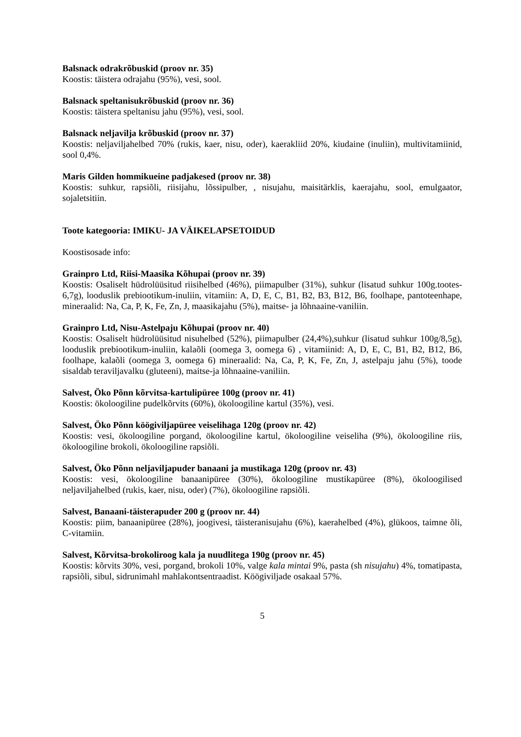Balsnack odrakrõbuskid (proov nr. 35)
Koostis: täistera odrajahu (95%), vesi, sool.
Balsnack speltanisukrõbuskid (proov nr. 36)
Koostis: täistera speltanisu jahu (95%), vesi, sool.
Balsnack neljavilja krõbuskid (proov nr. 37)
Koostis: neljaviljahelbed 70% (rukis, kaer, nisu, oder), kaerakliid 20%, kiudaine (inuliin), multivitamiinid, sool 0,4%.
Maris Gilden hommikueine padjakesed (proov nr. 38)
Koostis: suhkur, rapsiõli, riisijahu, lõssipulber, , nisujahu, maisitärklis, kaerajahu, sool, emulgaator, sojaletsitiin.
Toote kategooria: IMIKU- JA VÄIKELAPSETOIDUD
Koostisosade info:
Grainpro Ltd, Riisi-Maasika Kõhupai (proov nr. 39)
Koostis: Osaliselt hüdrolüüsitud riisihelbed (46%), piimapulber (31%), suhkur (lisatud suhkur 100g.tootes- 6,7g), looduslik prebiootikum-inuliin, vitamiin: A, D, E, C, B1, B2, B3, B12, B6, foolhape, pantoteenhape, mineraalid: Na, Ca, P, K, Fe, Zn, J, maasikajahu (5%), maitse- ja lõhnaaine-vaniliin.
Grainpro Ltd, Nisu-Astelpaju Kõhupai (proov nr. 40)
Koostis: Osaliselt hüdrolüüsitud nisuhelbed (52%), piimapulber (24,4%),suhkur (lisatud suhkur 100g/8,5g), looduslik prebiootikum-inuliin, kalaõli (oomega 3, oomega 6) , vitamiinid: A, D, E, C, B1, B2, B12, B6, foolhape, kalaõli (oomega 3, oomega 6) mineraalid: Na, Ca, P, K, Fe, Zn, J, astelpaju jahu (5%), toode sisaldab teraviljavalku (gluteeni), maitse-ja lõhnaaine-vaniliin.
Salvest, Öko Põnn kõrvitsa-kartulipüree 100g (proov nr. 41)
Koostis: ökoloogiline pudelkõrvits (60%), ökoloogiline kartul (35%), vesi.
Salvest, Öko Põnn köögiviljapüree veiselihaga 120g (proov nr. 42)
Koostis: vesi, ökoloogiline porgand, ökoloogiline kartul, ökoloogiline veiseliha (9%), ökoloogiline riis, ökoloogiline brokoli, ökoloogiline rapsiõli.
Salvest, Öko Põnn neljaviljapuder banaani ja mustikaga 120g (proov nr. 43)
Koostis: vesi, ökoloogiline banaanipüree (30%), ökoloogiline mustikapüree (8%), ökoloogilised neljaviljahelbed (rukis, kaer, nisu, oder) (7%), ökoloogiline rapsiõli.
Salvest, Banaani-täisterapuder 200 g (proov nr. 44)
Koostis: piim, banaanipüree (28%), joogivesi, täisteranisujahu (6%), kaerahelbed (4%), glükoos, taimne õli, C-vitamiin.
Salvest, Kõrvitsa-brokoliroog kala ja nuudlitega 190g (proov nr. 45)
Koostis: kõrvits 30%, vesi, porgand, brokoli 10%, valge kala mintai 9%, pasta (sh nisujahu) 4%, tomatipasta, rapsiõli, sibul, sidrunimahl mahlakontsentraadist. Köögiviljade osakaal 57%.
5